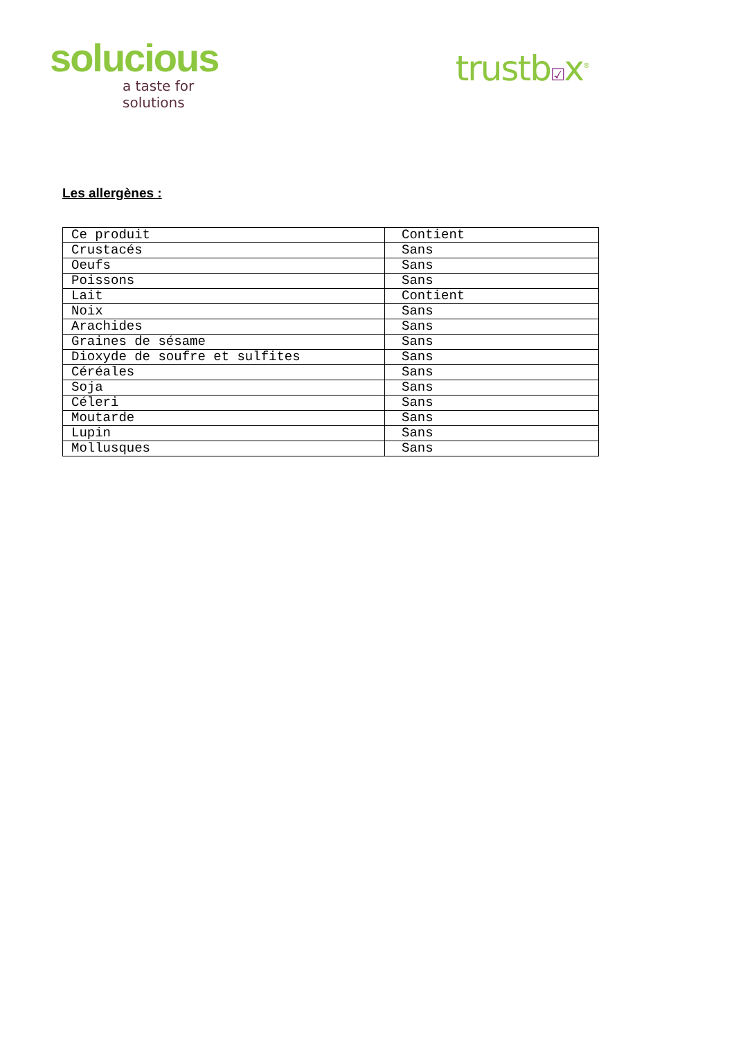solucious
a taste for solutions
trustb☑x<sup>®</sup>
Les allergènes :
| Ce produit | Contient |
| Crustacés | Sans |
| Oeufs | Sans |
| Poissons | Sans |
| Lait | Contient |
| Noix | Sans |
| Arachides | Sans |
| Graines de sésame | Sans |
| Dioxyde de soufre et sulfites | Sans |
| Céréales | Sans |
| Soja | Sans |
| Céleri | Sans |
| Moutarde | Sans |
| Lupin | Sans |
| Mollusques | Sans |